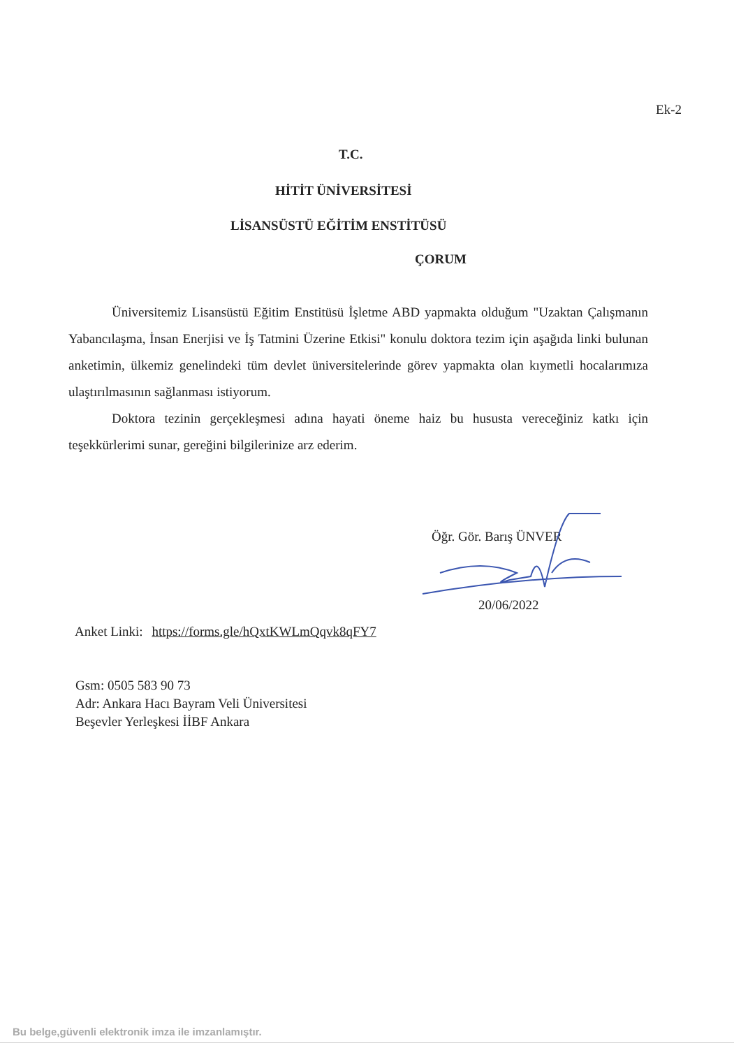Ek-2
T.C.
HİTİT ÜNİVERSİTESİ
LİSANSÜSTÜ EĞİTİM ENSTİTÜSÜ
ÇORUM
Üniversitemiz Lisansüstü Eğitim Enstitüsü İşletme ABD yapmakta olduğum "Uzaktan Çalışmanın Yabancılaşma, İnsan Enerjisi ve İş Tatmini Üzerine Etkisi" konulu doktora tezim için aşağıda linki bulunan anketimin, ülkemiz genelindeki tüm devlet üniversitelerinde görev yapmakta olan kıymetli hocalarımıza ulaştırılmasının sağlanması istiyorum.
Doktora tezinin gerçekleşmesi adına hayati öneme haiz bu hususta vereceğiniz katkı için teşekkürlerimi sunar, gereğini bilgilerinize arz ederim.
Öğr. Gör. Barış ÜNVER
20/06/2022
Anket Linki: https://forms.gle/hQxtKWLmQqvk8qFY7
Gsm: 0505 583 90 73
Adr: Ankara Hacı Bayram Veli Üniversitesi
Beşevler Yerleşkesi İİBF Ankara
Bu belge,güvenli elektronik imza ile imzanlamıştır.